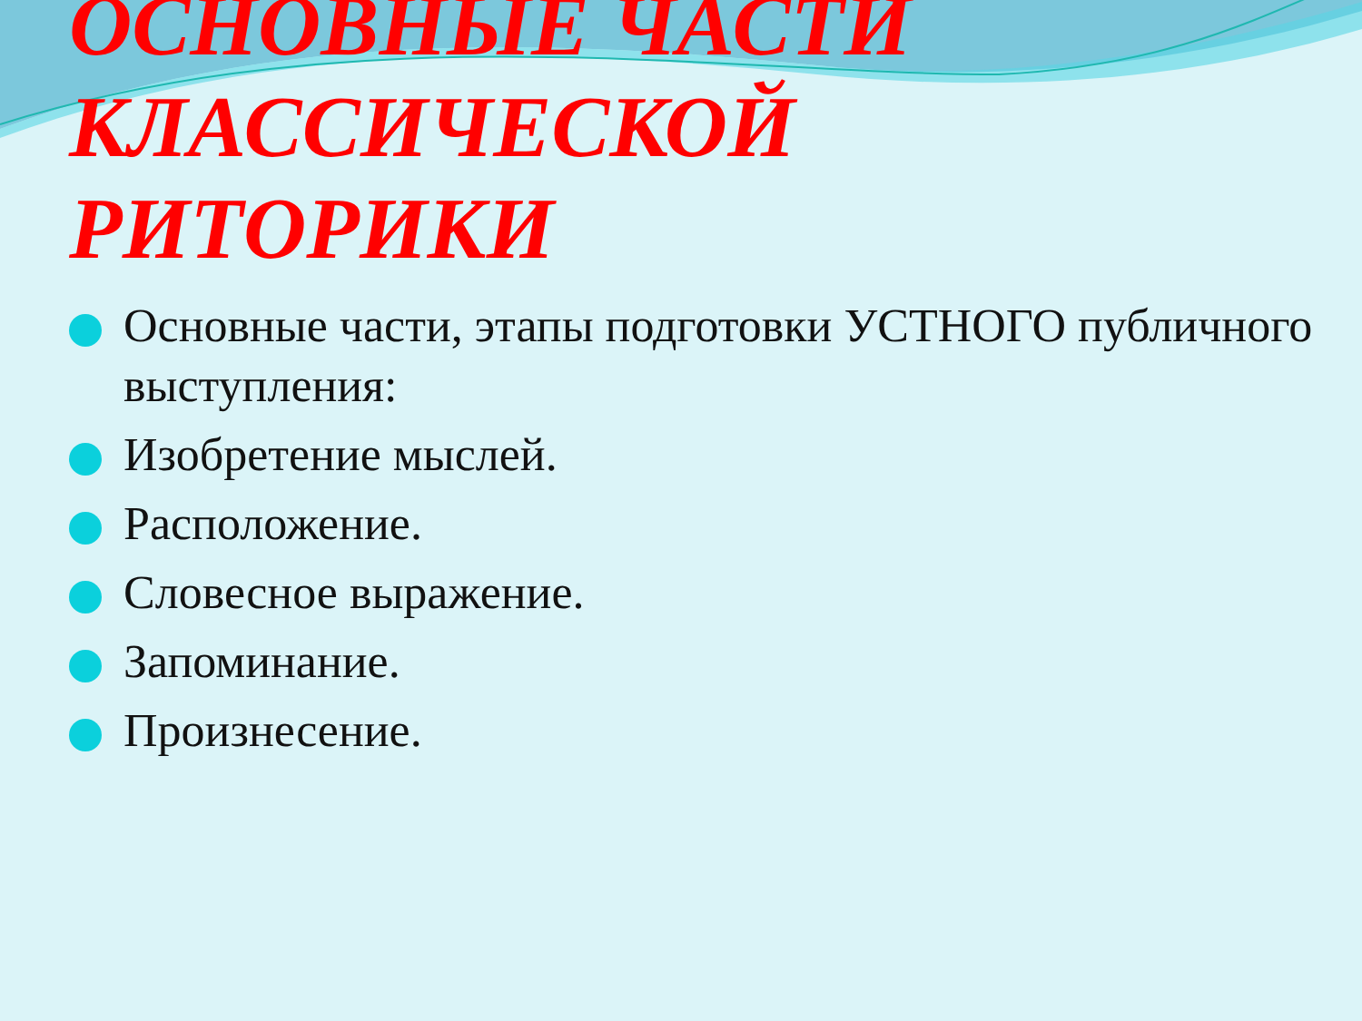ОСНОВНЫЕ ЧАСТИ
КЛАССИЧЕСКОЙ
РИТОРИКИ
Основные части, этапы подготовки УСТНОГО публичного выступления:
Изобретение мыслей.
Расположение.
Словесное выражение.
Запоминание.
Произнесение.